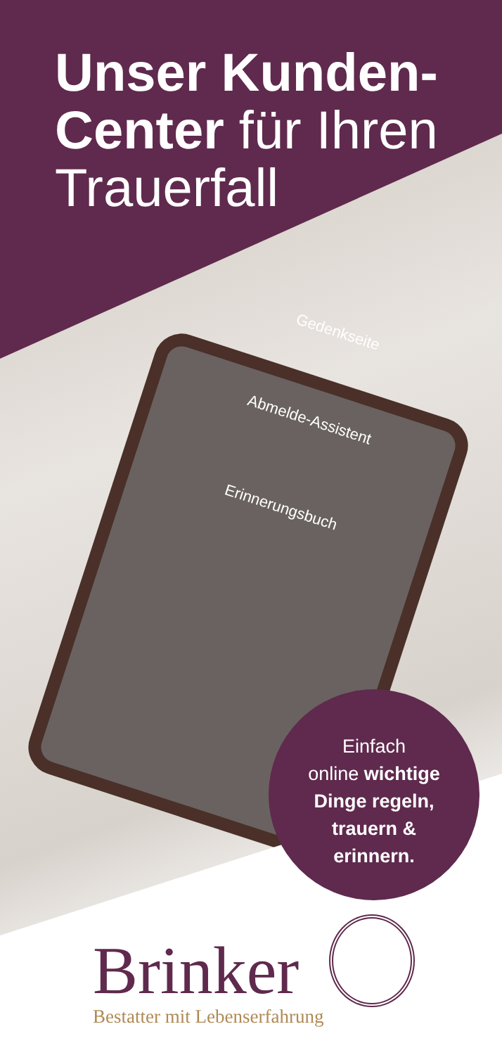Unser Kunden-
Center für Ihren
Trauerfall
Gedenkseite
Abmelde-Assistent
Erinnerungsbuch
Einfach
online wichtige
Dinge regeln,
trauern &
erinnern.
Brinker
Bestatter mit Lebenserfahrung